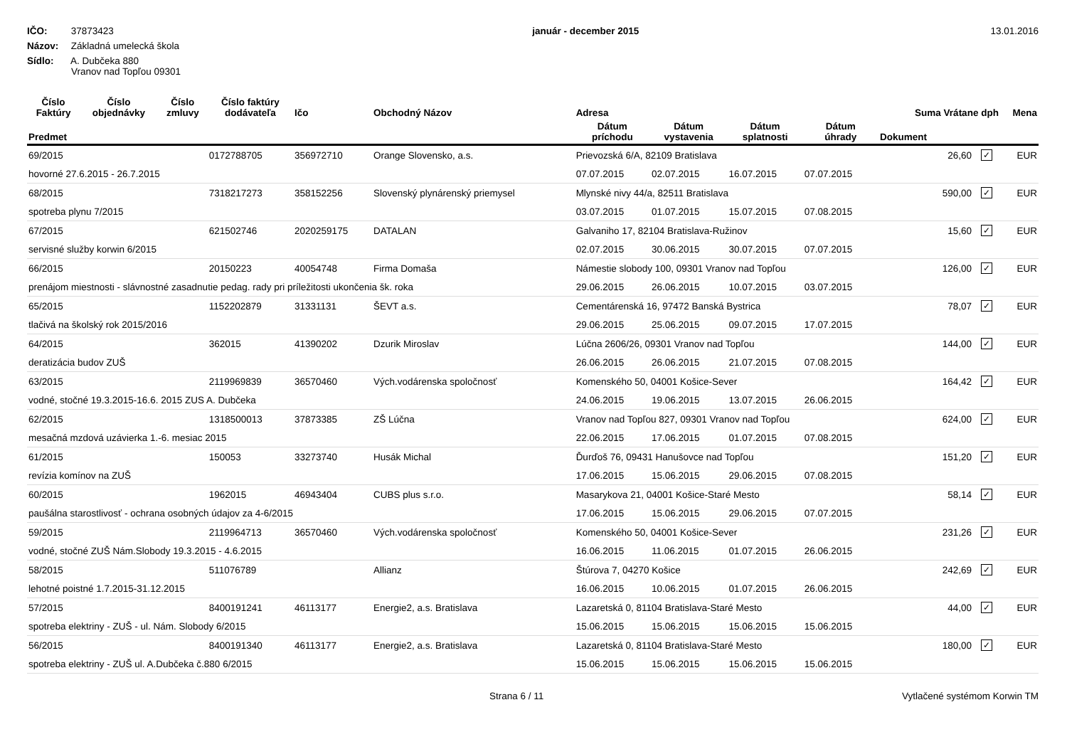IČO: 37873423
Názov: Základná umelecká škola
Sídlo: A. Dubčeka 880
Vranov nad Topľou 09301
január - december 2015 13.01.2016
| Číslo Faktúry | Číslo objednávky | Číslo zmluvy | Číslo faktúry dodávateľa | Ičo | Obchodný Názov | Adresa | | | | Suma Vrátane dph | | Mena |
| --- | --- | --- | --- | --- | --- | --- | --- | --- | --- | --- | --- | --- |
| Predmet | | | | | | Dátum príchodu | Dátum vystavenia | Dátum splatnosti | Dátum úhrady | Dokument | | |
| 69/2015 | | | 0172788705 | 356972710 | Orange Slovensko, a.s. | Prievozská 6/A, 82109 Bratislava | | | | 26,60 | ✓ | EUR |
| hovorné 27.6.2015 - 26.7.2015 | | | | | | 07.07.2015 | 02.07.2015 | 16.07.2015 | 07.07.2015 | | | |
| 68/2015 | | | 7318217273 | 358152256 | Slovenský plynárenský priemysel | Mlynské nivy 44/a, 82511 Bratislava | | | | 590,00 | ✓ | EUR |
| spotreba plynu 7/2015 | | | | | | 03.07.2015 | 01.07.2015 | 15.07.2015 | 07.08.2015 | | | |
| 67/2015 | | | 621502746 | 2020259175 | DATALAN | Galvaniho 17, 82104 Bratislava-Ružinov | | | | 15,60 | ✓ | EUR |
| servisné služby korwin 6/2015 | | | | | | 02.07.2015 | 30.06.2015 | 30.07.2015 | 07.07.2015 | | | |
| 66/2015 | | | 20150223 | 40054748 | Firma Domaša | Námestie slobody 100, 09301 Vranov nad Topľou | | | | 126,00 | ✓ | EUR |
| prenájom miestnosti - slávnostné zasadnutie pedag. rady pri príležitosti ukončenia šk. roka | | | | | | 29.06.2015 | 26.06.2015 | 10.07.2015 | 03.07.2015 | | | |
| 65/2015 | | | 1152202879 | 31331131 | ŠEVT a.s. | Cementárenská 16, 97472 Banská Bystrica | | | | 78,07 | ✓ | EUR |
| tlačivá na školský rok 2015/2016 | | | | | | 29.06.2015 | 25.06.2015 | 09.07.2015 | 17.07.2015 | | | |
| 64/2015 | | | 362015 | 41390202 | Dzurik Miroslav | Lúčna 2606/26, 09301 Vranov nad Topľou | | | | 144,00 | ✓ | EUR |
| deratizácia budov ZUŠ | | | | | | 26.06.2015 | 26.06.2015 | 21.07.2015 | 07.08.2015 | | | |
| 63/2015 | | | 2119969839 | 36570460 | Vých.vodárenska spoločnosť | Komenského 50, 04001 Košice-Sever | | | | 164,42 | ✓ | EUR |
| vodné, stočné 19.3.2015-16.6. 2015 ZUS A. Dubčeka | | | | | | 24.06.2015 | 19.06.2015 | 13.07.2015 | 26.06.2015 | | | |
| 62/2015 | | | 1318500013 | 37873385 | ZŠ Lúčna | Vranov nad Topľou 827, 09301 Vranov nad Topľou | | | | 624,00 | ✓ | EUR |
| mesačná mzdová uzávierka 1.-6. mesiac 2015 | | | | | | 22.06.2015 | 17.06.2015 | 01.07.2015 | 07.08.2015 | | | |
| 61/2015 | | | 150053 | 33273740 | Husák Michal | Ďurďoš 76, 09431 Hanušovce nad Topľou | | | | 151,20 | ✓ | EUR |
| revízia komínov na ZUŠ | | | | | | 17.06.2015 | 15.06.2015 | 29.06.2015 | 07.08.2015 | | | |
| 60/2015 | | | 1962015 | 46943404 | CUBS plus s.r.o. | Masarykova 21, 04001 Košice-Staré Mesto | | | | 58,14 | ✓ | EUR |
| paušálna starostlivosť - ochrana osobných údajov za 4-6/2015 | | | | | | 17.06.2015 | 15.06.2015 | 29.06.2015 | 07.07.2015 | | | |
| 59/2015 | | | 2119964713 | 36570460 | Vých.vodárenska spoločnosť | Komenského 50, 04001 Košice-Sever | | | | 231,26 | ✓ | EUR |
| vodné, stočné ZUŠ Nám.Slobody 19.3.2015 - 4.6.2015 | | | | | | 16.06.2015 | 11.06.2015 | 01.07.2015 | 26.06.2015 | | | |
| 58/2015 | | | 511076789 | | Allianz | Štúrova 7, 04270 Košice | | | | 242,69 | ✓ | EUR |
| lehotné poistné 1.7.2015-31.12.2015 | | | | | | 16.06.2015 | 10.06.2015 | 01.07.2015 | 26.06.2015 | | | |
| 57/2015 | | | 8400191241 | 46113177 | Energie2, a.s. Bratislava | Lazaretská 0, 81104 Bratislava-Staré Mesto | | | | 44,00 | ✓ | EUR |
| spotreba elektriny - ZUŠ - ul. Nám. Slobody 6/2015 | | | | | | 15.06.2015 | 15.06.2015 | 15.06.2015 | 15.06.2015 | | | |
| 56/2015 | | | 8400191340 | 46113177 | Energie2, a.s. Bratislava | Lazaretská 0, 81104 Bratislava-Staré Mesto | | | | 180,00 | ✓ | EUR |
| spotreba elektriny - ZUŠ ul. A.Dubčeka č.880 6/2015 | | | | | | 15.06.2015 | 15.06.2015 | 15.06.2015 | 15.06.2015 | | | |
Strana 6 / 11 Vytlačené systémom Korwin TM